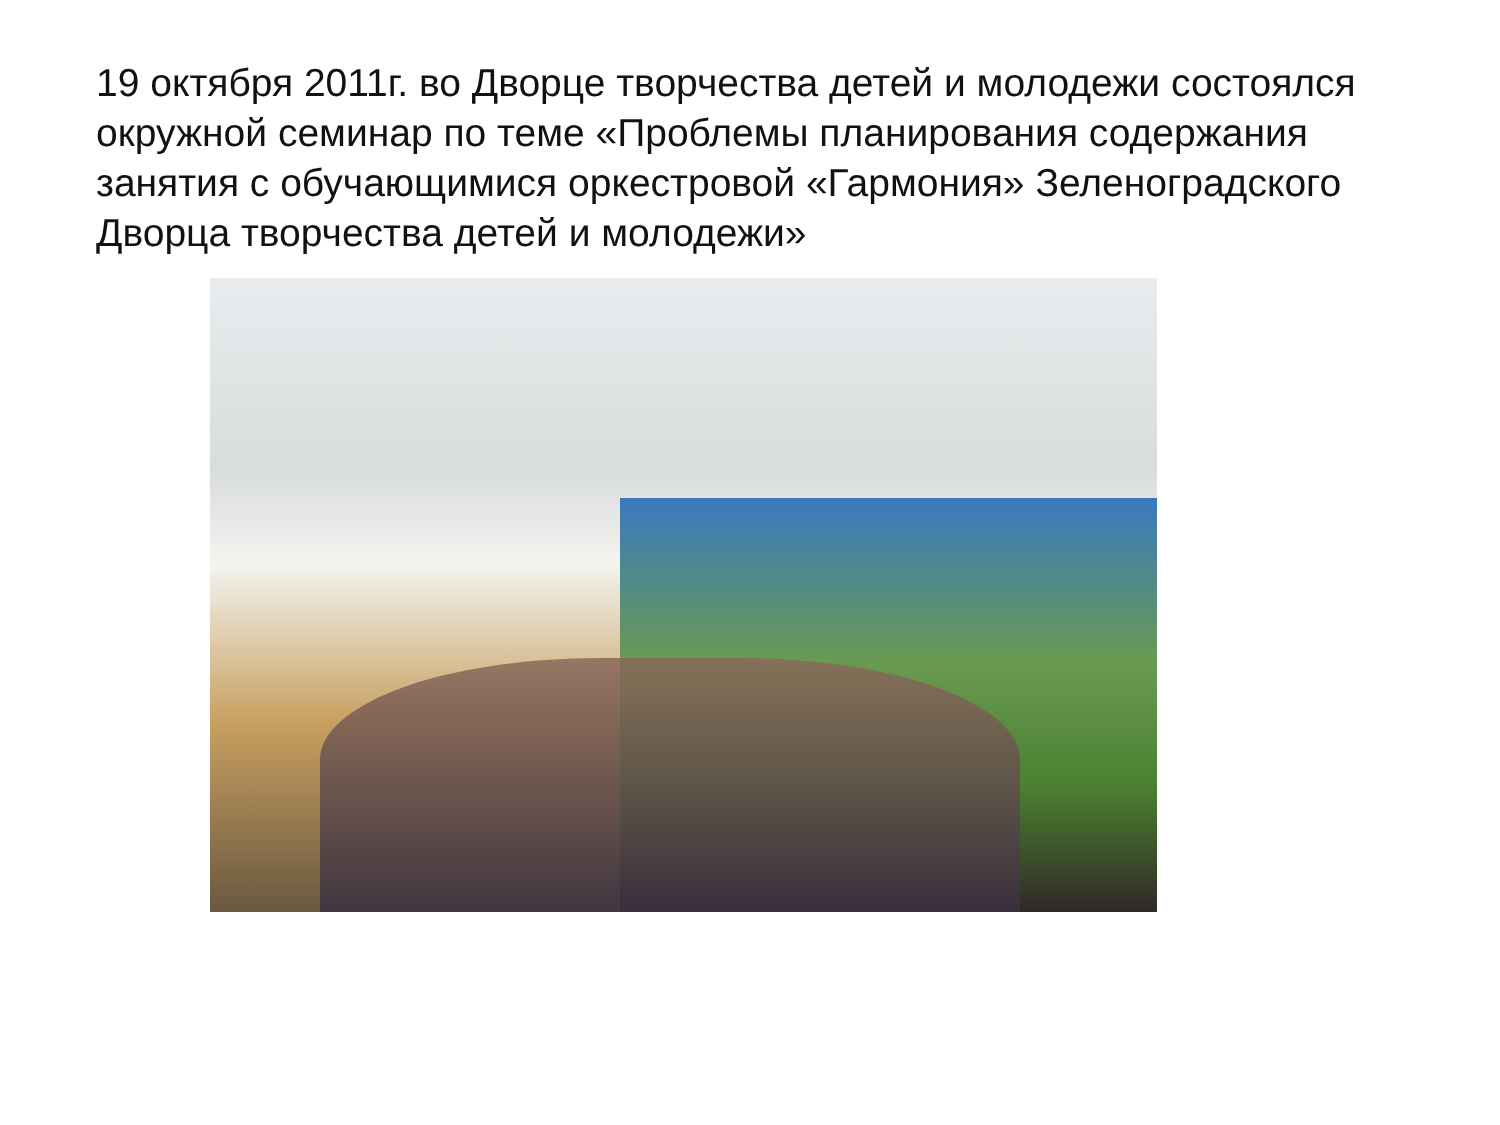19 октября 2011г. во Дворце творчества детей и молодежи состоялся окружной семинар по теме «Проблемы планирования содержания занятия с обучающимися оркестровой «Гармония» Зеленоградского
Дворца творчества детей и молодежи»